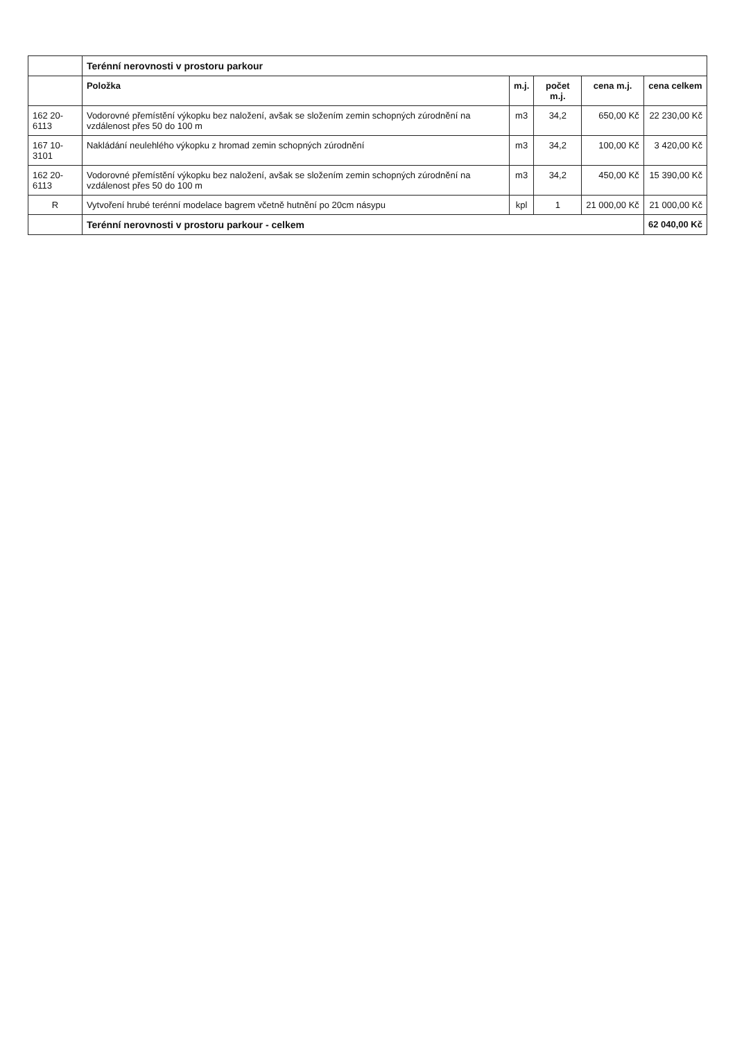| | Terénní nerovnosti v prostoru parkour | | | | |
| | Položka | m.j. | počet m.j. | cena m.j. | cena celkem |
| 162 20-6113 | Vodorovné přemístění výkopku bez naložení, avšak se složením zemin schopných zúrodnění na vzdálenost přes 50 do 100 m | m3 | 34,2 | 650,00 Kč | 22 230,00 Kč |
| 167 10-3101 | Nakládání neulehlého výkopku z hromad zemin schopných zúrodnění | m3 | 34,2 | 100,00 Kč | 3 420,00 Kč |
| 162 20-6113 | Vodorovné přemístění výkopku bez naložení, avšak se složením zemin schopných zúrodnění na vzdálenost přes 50 do 100 m | m3 | 34,2 | 450,00 Kč | 15 390,00 Kč |
| R | Vytvoření hrubé terénní modelace bagrem včetně hutnění po 20cm násypu | kpl | 1 | 21 000,00 Kč | 21 000,00 Kč |
| | Terénní nerovnosti v prostoru parkour - celkem | | | | 62 040,00 Kč |